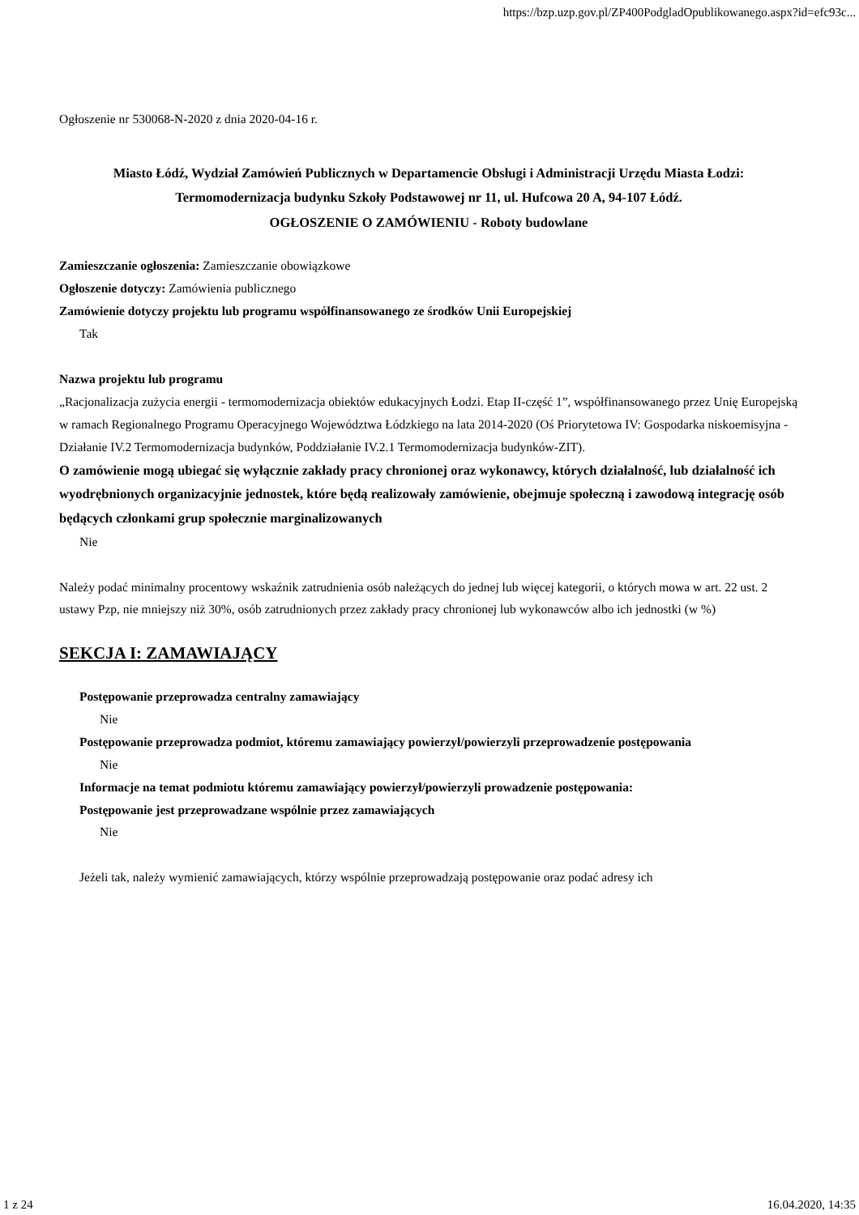https://bzp.uzp.gov.pl/ZP400PodgladOpublikowanego.aspx?id=efc93c...
Ogłoszenie nr 530068-N-2020 z dnia 2020-04-16 r.
Miasto Łódź, Wydział Zamówień Publicznych w Departamencie Obsługi i Administracji Urzędu Miasta Łodzi:
Termomodernizacja budynku Szkoły Podstawowej nr 11, ul. Hufcowa 20 A, 94-107 Łódź.
OGŁOSZENIE O ZAMÓWIENIU - Roboty budowlane
Zamieszczanie ogłoszenia: Zamieszczanie obowiązkowe
Ogłoszenie dotyczy: Zamówienia publicznego
Zamówienie dotyczy projektu lub programu współfinansowanego ze środków Unii Europejskiej
Tak
Nazwa projektu lub programu
„Racjonalizacja zużycia energii - termomodernizacja obiektów edukacyjnych Łodzi. Etap II-część 1”, współfinansowanego przez Unię Europejską w ramach Regionalnego Programu Operacyjnego Województwa Łódzkiego na lata 2014-2020 (Oś Priorytetowa IV: Gospodarka niskoemisyjna - Działanie IV.2 Termomodernizacja budynków, Poddziałanie IV.2.1 Termomodernizacja budynków-ZIT).
O zamówienie mogą ubiegać się wyłącznie zakłady pracy chronionej oraz wykonawcy, których działalność, lub działalność ich wyodrębnionych organizacyjnie jednostek, które będą realizowały zamówienie, obejmuje społeczną i zawodową integrację osób będących członkami grup społecznie marginalizowanych
Nie
Należy podać minimalny procentowy wskaźnik zatrudnienia osób należących do jednej lub więcej kategorii, o których mowa w art. 22 ust. 2 ustawy Pzp, nie mniejszy niż 30%, osób zatrudnionych przez zakłady pracy chronionej lub wykonawców albo ich jednostki (w %)
SEKCJA I: ZAMAWIAJĄCY
Postępowanie przeprowadza centralny zamawiający
Nie
Postępowanie przeprowadza podmiot, któremu zamawiający powierzył/powierzyli przeprowadzenie postępowania
Nie
Informacje na temat podmiotu któremu zamawiający powierzył/powierzyli prowadzenie postępowania:
Postępowanie jest przeprowadzane wspólnie przez zamawiających
Nie
Jeżeli tak, należy wymienić zamawiających, którzy wspólnie przeprowadzają postępowanie oraz podać adresy ich
1 z 24 16.04.2020, 14:35